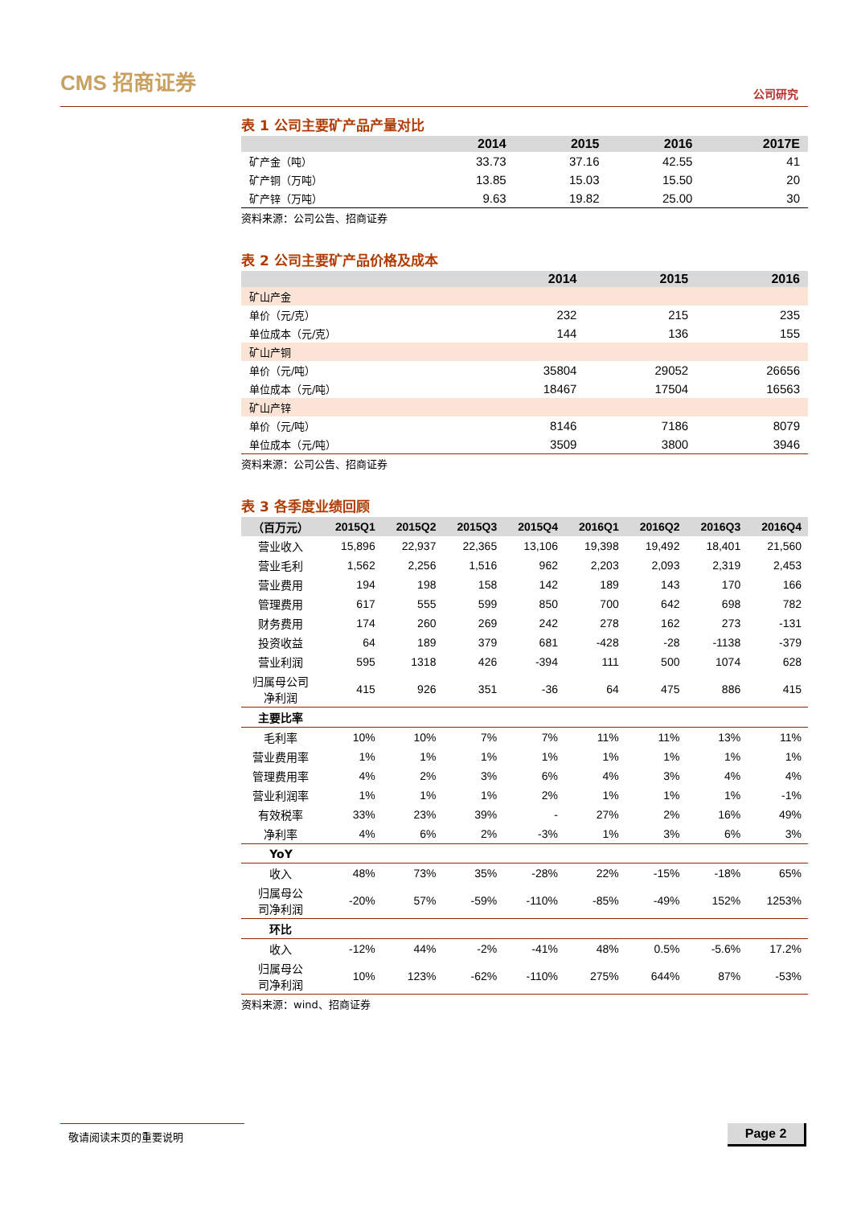CMS 招商证券
公司研究
表 1 公司主要矿产品产量对比
| | 2014 | 2015 | 2016 | 2017E |
| --- | --- | --- | --- | --- |
| 矿产金（吨） | 33.73 | 37.16 | 42.55 | 41 |
| 矿产铜（万吨） | 13.85 | 15.03 | 15.50 | 20 |
| 矿产锌（万吨） | 9.63 | 19.82 | 25.00 | 30 |
资料来源：公司公告、招商证券
表 2 公司主要矿产品价格及成本
| | 2014 | 2015 | 2016 |
| --- | --- | --- | --- |
| 矿山产金 | | | |
| 单价（元/克） | 232 | 215 | 235 |
| 单位成本（元/克） | 144 | 136 | 155 |
| 矿山产铜 | | | |
| 单价（元/吨） | 35804 | 29052 | 26656 |
| 单位成本（元/吨） | 18467 | 17504 | 16563 |
| 矿山产锌 | | | |
| 单价（元/吨） | 8146 | 7186 | 8079 |
| 单位成本（元/吨） | 3509 | 3800 | 3946 |
资料来源：公司公告、招商证券
表 3 各季度业绩回顾
| （百万元） | 2015Q1 | 2015Q2 | 2015Q3 | 2015Q4 | 2016Q1 | 2016Q2 | 2016Q3 | 2016Q4 |
| --- | --- | --- | --- | --- | --- | --- | --- | --- |
| 营业收入 | 15,896 | 22,937 | 22,365 | 13,106 | 19,398 | 19,492 | 18,401 | 21,560 |
| 营业毛利 | 1,562 | 2,256 | 1,516 | 962 | 2,203 | 2,093 | 2,319 | 2,453 |
| 营业费用 | 194 | 198 | 158 | 142 | 189 | 143 | 170 | 166 |
| 管理费用 | 617 | 555 | 599 | 850 | 700 | 642 | 698 | 782 |
| 财务费用 | 174 | 260 | 269 | 242 | 278 | 162 | 273 | -131 |
| 投资收益 | 64 | 189 | 379 | 681 | -428 | -28 | -1138 | -379 |
| 营业利润 | 595 | 1318 | 426 | -394 | 111 | 500 | 1074 | 628 |
| 归属母公司 净利润 | 415 | 926 | 351 | -36 | 64 | 475 | 886 | 415 |
| 主要比率 | | | | | | | | |
| 毛利率 | 10% | 10% | 7% | 7% | 11% | 11% | 13% | 11% |
| 营业费用率 | 1% | 1% | 1% | 1% | 1% | 1% | 1% | 1% |
| 管理费用率 | 4% | 2% | 3% | 6% | 4% | 3% | 4% | 4% |
| 营业利润率 | 1% | 1% | 1% | 2% | 1% | 1% | 1% | -1% |
| 有效税率 | 33% | 23% | 39% | - | 27% | 2% | 16% | 49% |
| 净利率 | 4% | 6% | 2% | -3% | 1% | 3% | 6% | 3% |
| YoY | | | | | | | | |
| 收入 | 48% | 73% | 35% | -28% | 22% | -15% | -18% | 65% |
| 归属母公 司净利润 | -20% | 57% | -59% | -110% | -85% | -49% | 152% | 1253% |
| 环比 | | | | | | | | |
| 收入 | -12% | 44% | -2% | -41% | 48% | 0.5% | -5.6% | 17.2% |
| 归属母公 司净利润 | 10% | 123% | -62% | -110% | 275% | 644% | 87% | -53% |
资料来源：wind、招商证券
敬请阅读末页的重要说明 Page 2